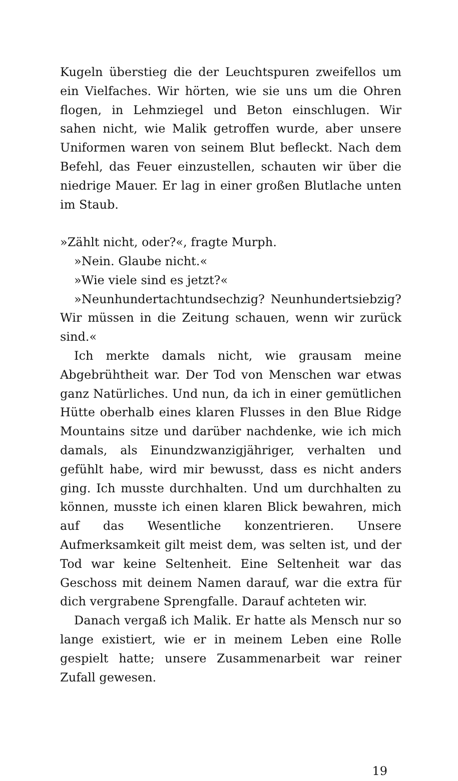Kugeln überstieg die der Leuchtspuren zweifellos um ein Vielfaches. Wir hörten, wie sie uns um die Ohren flogen, in Lehmziegel und Beton einschlugen. Wir sahen nicht, wie Malik getroffen wurde, aber unsere Uniformen waren von seinem Blut befleckt. Nach dem Befehl, das Feuer einzustellen, schauten wir über die niedrige Mauer. Er lag in einer großen Blutlache unten im Staub.
»Zählt nicht, oder?«, fragte Murph.
»Nein. Glaube nicht.«
»Wie viele sind es jetzt?«
»Neunhundertachtundsechzig? Neunhundertsiebzig? Wir müssen in die Zeitung schauen, wenn wir zurück sind.«
Ich merkte damals nicht, wie grausam meine Abgebrühtheit war. Der Tod von Menschen war etwas ganz Natürliches. Und nun, da ich in einer gemütlichen Hütte oberhalb eines klaren Flusses in den Blue Ridge Mountains sitze und darüber nachdenke, wie ich mich damals, als Einundzwanzigjähriger, verhalten und gefühlt habe, wird mir bewusst, dass es nicht anders ging. Ich musste durchhalten. Und um durchhalten zu können, musste ich einen klaren Blick bewahren, mich auf das Wesentliche konzentrieren. Unsere Aufmerksamkeit gilt meist dem, was selten ist, und der Tod war keine Seltenheit. Eine Seltenheit war das Geschoss mit deinem Namen darauf, war die extra für dich vergrabene Sprengfalle. Darauf achteten wir.
Danach vergaß ich Malik. Er hatte als Mensch nur so lange existiert, wie er in meinem Leben eine Rolle gespielt hatte; unsere Zusammenarbeit war reiner Zufall gewesen.
19